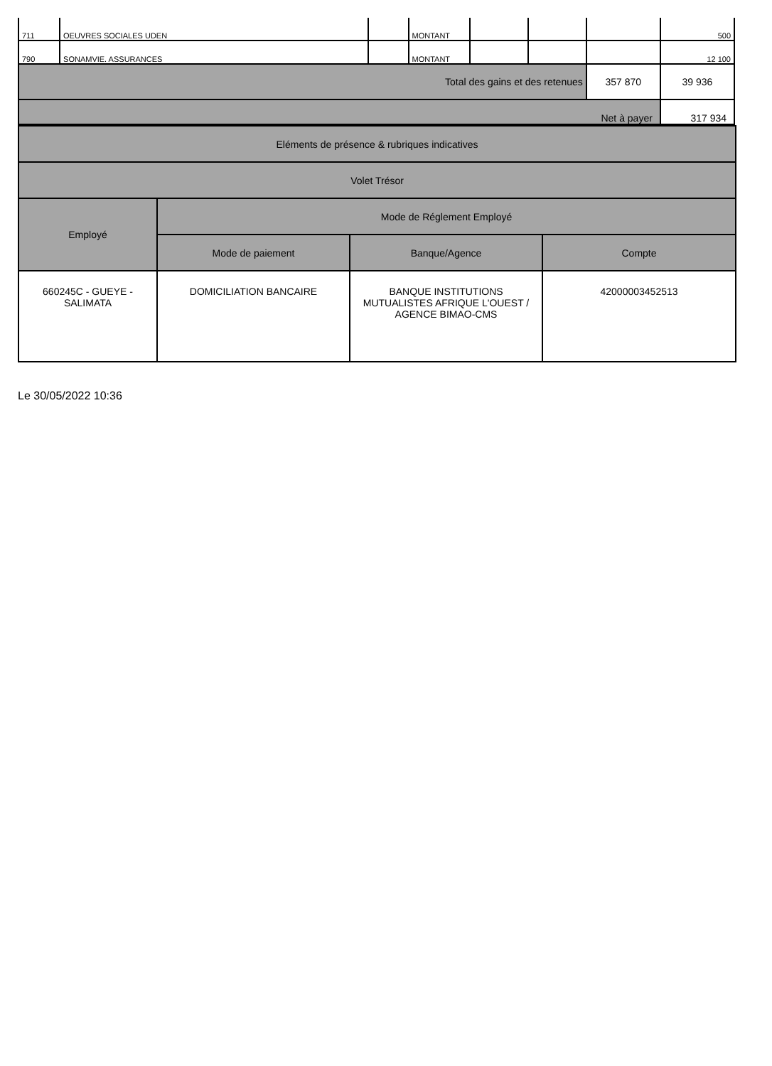| 711 | OEUVRES SOCIALES UDEN | | MONTANT | | | | 500 |
| 790 | SONAMVIE. ASSURANCES | | MONTANT | | | | 12 100 |
| Total des gains et des retenues | | | | | | 357 870 | 39 936 |
| Net à payer | | | | | | | 317 934 |
| Eléments de présence & rubriques indicatives | | | |
| Volet Trésor | | | |
| Employé | Mode de Réglement Employé | | |
| | Mode de paiement | Banque/Agence | Compte |
| 660245C - GUEYE - SALIMATA | DOMICILIATION BANCAIRE | BANQUE INSTITUTIONS MUTUALISTES AFRIQUE L'OUEST / AGENCE BIMAO-CMS | 42000003452513 |
Le 30/05/2022 10:36